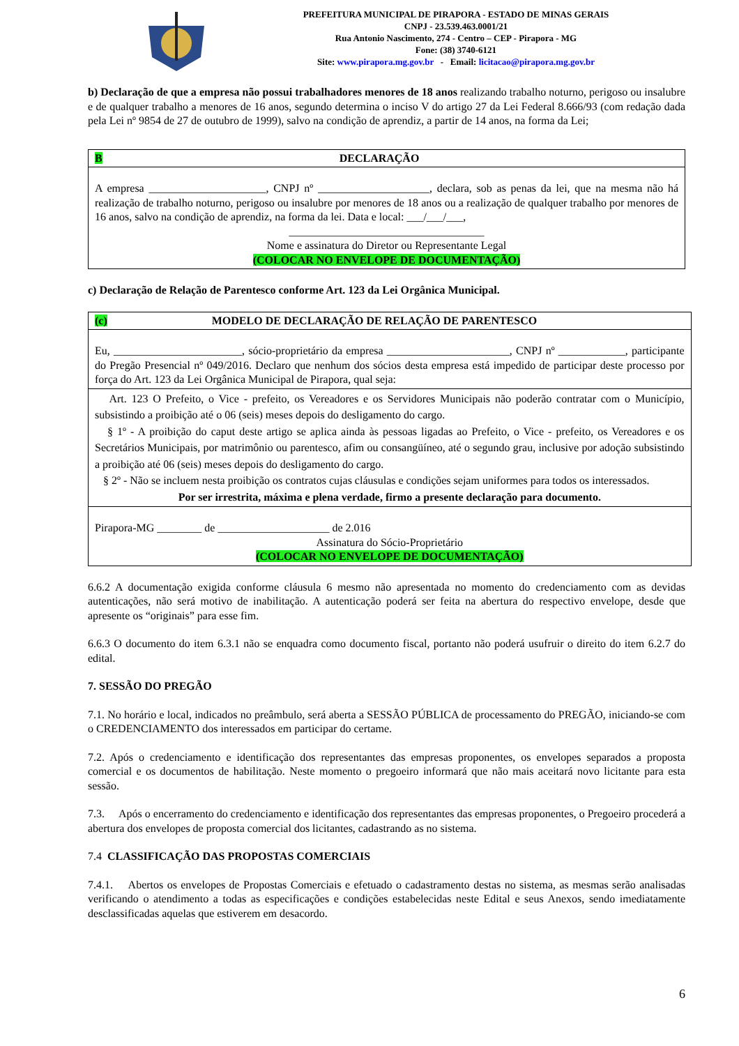PREFEITURA MUNICIPAL DE PIRAPORA - ESTADO DE MINAS GERAIS
CNPJ - 23.539.463.0001/21
Rua Antonio Nascimento, 274 - Centro – CEP - Pirapora - MG
Fone: (38) 3740-6121
Site: www.pirapora.mg.gov.br - Email: licitacao@pirapora.mg.gov.br
b) Declaração de que a empresa não possui trabalhadores menores de 18 anos realizando trabalho noturno, perigoso ou insalubre e de qualquer trabalho a menores de 16 anos, segundo determina o inciso V do artigo 27 da Lei Federal 8.666/93 (com redação dada pela Lei nº 9854 de 27 de outubro de 1999), salvo na condição de aprendiz, a partir de 14 anos, na forma da Lei;
| B DECLARAÇÃO |
| A empresa _____________________, CNPJ nº ____________________, declara, sob as penas da lei, que na mesma não há realização de trabalho noturno, perigoso ou insalubre por menores de 18 anos ou a realização de qualquer trabalho por menores de 16 anos, salvo na condição de aprendiz, na forma da lei. Data e local: ___/___/___, ___________________________________ Nome e assinatura do Diretor ou Representante Legal (COLOCAR NO ENVELOPE DE DOCUMENTAÇÃO) |
c) Declaração de Relação de Parentesco conforme Art. 123 da Lei Orgânica Municipal.
| (c) MODELO DE DECLARAÇÃO DE RELAÇÃO DE PARENTESCO |
| Eu, _______________________, sócio-proprietário da empresa ______________________, CNPJ nº ____________, participante do Pregão Presencial nº 049/2016. Declaro que nenhum dos sócios desta empresa está impedido de participar deste processo por força do Art. 123 da Lei Orgânica Municipal de Pirapora, qual seja: |
| Art. 123 O Prefeito, o Vice - prefeito, os Vereadores e os Servidores Municipais não poderão contratar com o Município, subsistindo a proibição até o 06 (seis) meses depois do desligamento do cargo. § 1º - A proibição do caput deste artigo se aplica ainda às pessoas ligadas ao Prefeito, o Vice - prefeito, os Vereadores e os Secretários Municipais, por matrimônio ou parentesco, afim ou consangüíneo, até o segundo grau, inclusive por adoção subsistindo a proibição até 06 (seis) meses depois do desligamento do cargo. § 2º - Não se incluem nesta proibição os contratos cujas cláusulas e condições sejam uniformes para todos os interessados. Por ser irrestrita, máxima e plena verdade, firmo a presente declaração para documento. |
| Pirapora-MG ________ de ____________________ de 2.016 Assinatura do Sócio-Proprietário (COLOCAR NO ENVELOPE DE DOCUMENTAÇÃO) |
6.6.2 A documentação exigida conforme cláusula 6 mesmo não apresentada no momento do credenciamento com as devidas autenticações, não será motivo de inabilitação. A autenticação poderá ser feita na abertura do respectivo envelope, desde que apresente os “originais” para esse fim.
6.6.3 O documento do item 6.3.1 não se enquadra como documento fiscal, portanto não poderá usufruir o direito do item 6.2.7 do edital.
7. SESSÃO DO PREGÃO
7.1. No horário e local, indicados no preâmbulo, será aberta a SESSÃO PÚBLICA de processamento do PREGÃO, iniciando-se com o CREDENCIAMENTO dos interessados em participar do certame.
7.2. Após o credenciamento e identificação dos representantes das empresas proponentes, os envelopes separados a proposta comercial e os documentos de habilitação. Neste momento o pregoeiro informará que não mais aceitará novo licitante para esta sessão.
7.3. Após o encerramento do credenciamento e identificação dos representantes das empresas proponentes, o Pregoeiro procederá a abertura dos envelopes de proposta comercial dos licitantes, cadastrando as no sistema.
7.4 CLASSIFICAÇÃO DAS PROPOSTAS COMERCIAIS
7.4.1. Abertos os envelopes de Propostas Comerciais e efetuado o cadastramento destas no sistema, as mesmas serão analisadas verificando o atendimento a todas as especificações e condições estabelecidas neste Edital e seus Anexos, sendo imediatamente desclassificadas aquelas que estiverem em desacordo.
6